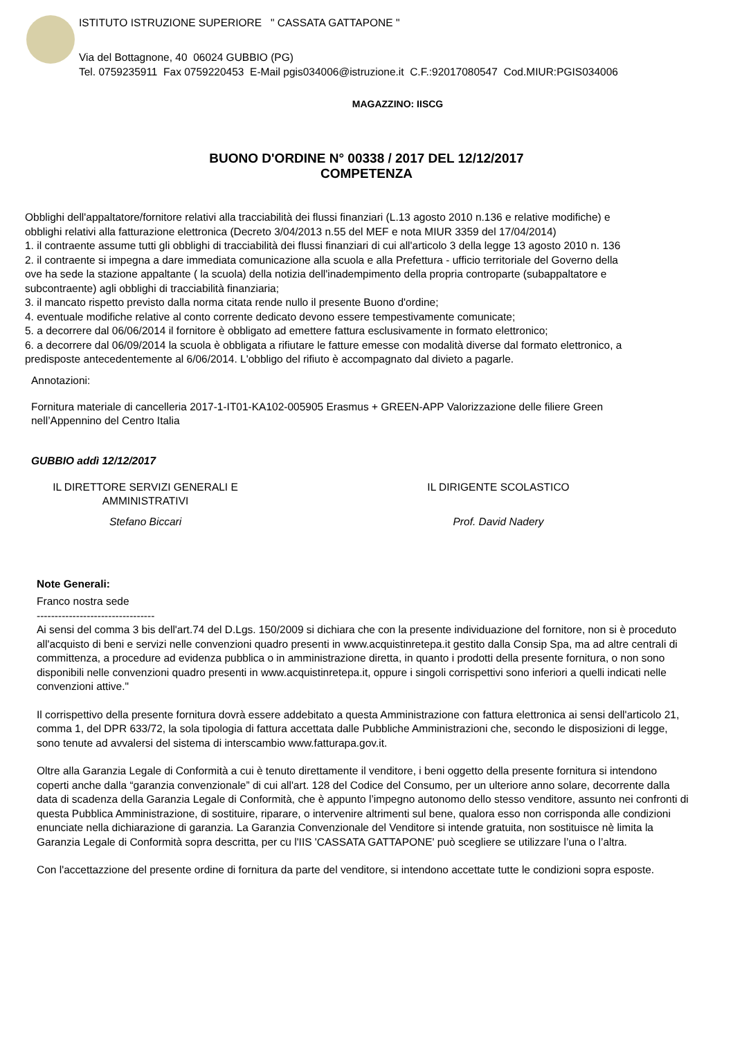ISTITUTO ISTRUZIONE SUPERIORE " CASSATA GATTAPONE "
Via del Bottagnone, 40 06024 GUBBIO (PG)
Tel. 0759235911 Fax 0759220453 E-Mail pgis034006@istruzione.it C.F.:92017080547 Cod.MIUR:PGIS034006
MAGAZZINO: IISCG
BUONO D'ORDINE N° 00338 / 2017 DEL 12/12/2017
COMPETENZA
Obblighi dell'appaltatore/fornitore relativi alla tracciabilità dei flussi finanziari (L.13 agosto 2010 n.136 e relative modifiche) e
obblighi relativi alla fatturazione elettronica (Decreto 3/04/2013 n.55 del MEF e nota MIUR 3359 del 17/04/2014)
1. il contraente assume tutti gli obblighi di tracciabilità dei flussi finanziari di cui all'articolo 3 della legge 13 agosto 2010 n. 136
2. il contraente si impegna a dare immediata comunicazione alla scuola e alla Prefettura - ufficio territoriale del Governo della
ove ha sede la stazione appaltante ( la scuola) della notizia dell'inadempimento della propria controparte (subappaltatore e
subcontraente) agli obblighi di tracciabilità finanziaria;
3. il mancato rispetto previsto dalla norma citata rende nullo il presente Buono d'ordine;
4. eventuale modifiche relative al conto corrente dedicato devono essere tempestivamente comunicate;
5. a decorrere dal 06/06/2014 il fornitore è obbligato ad emettere fattura esclusivamente in formato elettronico;
6. a decorrere dal 06/09/2014 la scuola è obbligata a rifiutare le fatture emesse con modalità diverse dal formato elettronico, a
predisposte antecedentemente al 6/06/2014. L'obbligo del rifiuto è accompagnato dal divieto a pagarle.
Annotazioni:
Fornitura materiale di cancelleria 2017-1-IT01-KA102-005905 Erasmus + GREEN-APP Valorizzazione delle filiere Green
nell’Appennino del Centro Italia
GUBBIO addì 12/12/2017
IL DIRETTORE SERVIZI GENERALI E
AMMINISTRATIVI
Stefano Biccari
IL DIRIGENTE SCOLASTICO
Prof. David Nadery
Note Generali:
Franco nostra sede
---------------------------------
Ai sensi del comma 3 bis dell'art.74 del D.Lgs. 150/2009 si dichiara che con la presente individuazione del fornitore, non si è proceduto all'acquisto di beni e servizi nelle convenzioni quadro presenti in www.acquistinretepa.it gestito dalla Consip Spa, ma ad altre centrali di committenza, a procedure ad evidenza pubblica o in amministrazione diretta, in quanto i prodotti della presente fornitura, o non sono disponibili nelle convenzioni quadro presenti in www.acquistinretepa.it, oppure i singoli corrispettivi sono inferiori a quelli indicati nelle convenzioni attive."
Il corrispettivo della presente fornitura dovrà essere addebitato a questa Amministrazione con fattura elettronica ai sensi dell'articolo 21, comma 1, del DPR 633/72, la sola tipologia di fattura accettata dalle Pubbliche Amministrazioni che, secondo le disposizioni di legge, sono tenute ad avvalersi del sistema di interscambio www.fatturapa.gov.it.
Oltre alla Garanzia Legale di Conformità a cui è tenuto direttamente il venditore, i beni oggetto della presente fornitura si intendono coperti anche dalla “garanzia convenzionale” di cui all'art. 128 del Codice del Consumo, per un ulteriore anno solare, decorrente dalla data di scadenza della Garanzia Legale di Conformità, che è appunto l’impegno autonomo dello stesso venditore, assunto nei confronti di questa Pubblica Amministrazione, di sostituire, riparare, o intervenire altrimenti sul bene, qualora esso non corrisponda alle condizioni enunciate nella dichiarazione di garanzia. La Garanzia Convenzionale del Venditore si intende gratuita, non sostituisce nè limita la Garanzia Legale di Conformità sopra descritta, per cu l'IIS 'CASSATA GATTAPONE' può scegliere se utilizzare l’una o l’altra.
Con l'accettazzione del presente ordine di fornitura da parte del venditore, si intendono accettate tutte le condizioni sopra esposte.